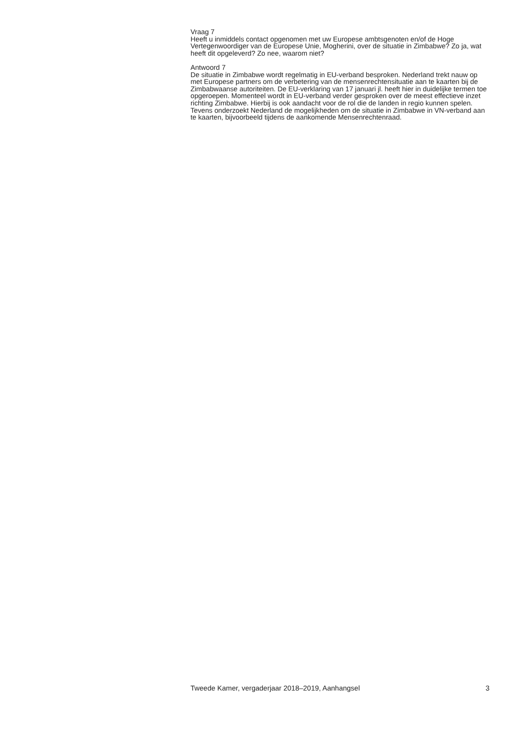Vraag 7
Heeft u inmiddels contact opgenomen met uw Europese ambtsgenoten en/of de Hoge Vertegenwoordiger van de Europese Unie, Mogherini, over de situatie in Zimbabwe? Zo ja, wat heeft dit opgeleverd? Zo nee, waarom niet?
Antwoord 7
De situatie in Zimbabwe wordt regelmatig in EU-verband besproken. Nederland trekt nauw op met Europese partners om de verbetering van de mensenrechtensituatie aan te kaarten bij de Zimbabwaanse autoriteiten. De EU-verklaring van 17 januari jl. heeft hier in duidelijke termen toe opgeroepen. Momenteel wordt in EU-verband verder gesproken over de meest effectieve inzet richting Zimbabwe. Hierbij is ook aandacht voor de rol die de landen in regio kunnen spelen. Tevens onderzoekt Nederland de mogelijkheden om de situatie in Zimbabwe in VN-verband aan te kaarten, bijvoorbeeld tijdens de aankomende Mensenrechtenraad.
Tweede Kamer, vergaderjaar 2018–2019, Aanhangsel 3